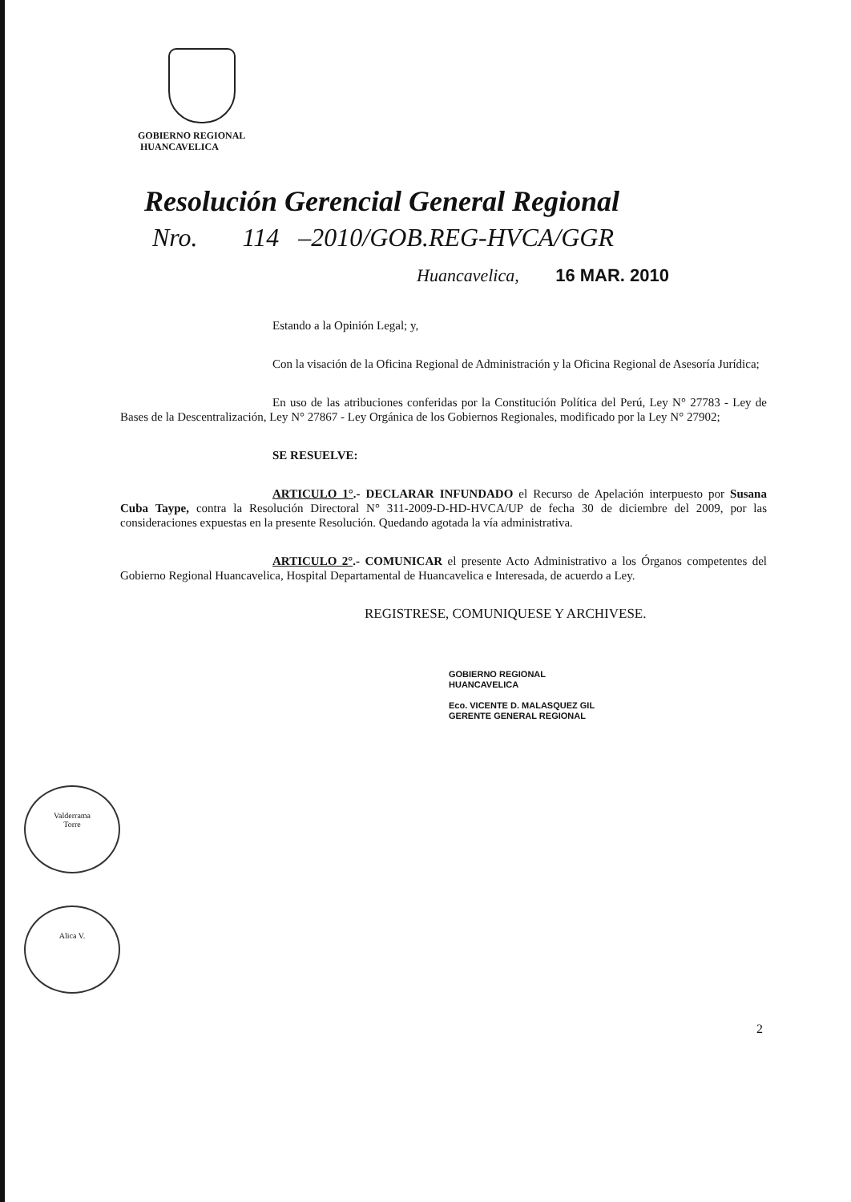GOBIERNO REGIONAL
HUANCAVELICA
Resolución Gerencial General Regional
Nro. 114 –2010/GOB.REG-HVCA/GGR
Huancavelica, 16 MAR. 2010
Estando a la Opinión Legal; y,
Con la visación de la Oficina Regional de Administración y la Oficina Regional de Asesoría Jurídica;
En uso de las atribuciones conferidas por la Constitución Política del Perú, Ley N° 27783 - Ley de Bases de la Descentralización, Ley N° 27867 - Ley Orgánica de los Gobiernos Regionales, modificado por la Ley N° 27902;
SE RESUELVE:
ARTICULO 1°.- DECLARAR INFUNDADO el Recurso de Apelación interpuesto por Susana Cuba Taype, contra la Resolución Directoral N° 311-2009-D-HD-HVCA/UP de fecha 30 de diciembre del 2009, por las consideraciones expuestas en la presente Resolución. Quedando agotada la vía administrativa.
ARTICULO 2°.- COMUNICAR el presente Acto Administrativo a los Órganos competentes del Gobierno Regional Huancavelica, Hospital Departamental de Huancavelica e Interesada, de acuerdo a Ley.
REGISTRESE, COMUNIQUESE Y ARCHIVESE.
GOBIERNO REGIONAL
HUANCAVELICA
Eco. VICENTE D. MALASQUEZ GIL
GERENTE GENERAL REGIONAL
Valderrama
Torre
Alica V.
2